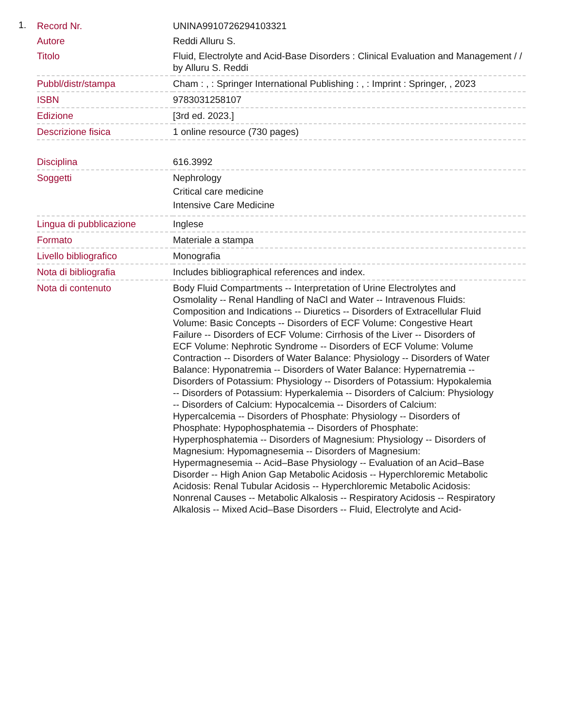1.
| Record Nr. | UNINA9910726294103321 |
| Autore | Reddi Alluru S. |
| Titolo | Fluid, Electrolyte and Acid-Base Disorders : Clinical Evaluation and Management / / by Alluru S. Reddi |
| Pubbl/distr/stampa | Cham : , : Springer International Publishing : , : Imprint : Springer, , 2023 |
| ISBN | 9783031258107 |
| Edizione | [3rd ed. 2023.] |
| Descrizione fisica | 1 online resource (730 pages) |
| Disciplina | 616.3992 |
| Soggetti | Nephrology Critical care medicine Intensive Care Medicine |
| Lingua di pubblicazione | Inglese |
| Formato | Materiale a stampa |
| Livello bibliografico | Monografia |
| Nota di bibliografia | Includes bibliographical references and index. |
| Nota di contenuto | Body Fluid Compartments -- Interpretation of Urine Electrolytes and Osmolality -- Renal Handling of NaCl and Water -- Intravenous Fluids: Composition and Indications -- Diuretics -- Disorders of Extracellular Fluid Volume: Basic Concepts -- Disorders of ECF Volume: Congestive Heart Failure -- Disorders of ECF Volume: Cirrhosis of the Liver -- Disorders of ECF Volume: Nephrotic Syndrome -- Disorders of ECF Volume: Volume Contraction -- Disorders of Water Balance: Physiology -- Disorders of Water Balance: Hyponatremia -- Disorders of Water Balance: Hypernatremia -- Disorders of Potassium: Physiology -- Disorders of Potassium: Hypokalemia -- Disorders of Potassium: Hyperkalemia -- Disorders of Calcium: Physiology -- Disorders of Calcium: Hypocalcemia -- Disorders of Calcium: Hypercalcemia -- Disorders of Phosphate: Physiology -- Disorders of Phosphate: Hypophosphatemia -- Disorders of Phosphate: Hyperphosphatemia -- Disorders of Magnesium: Physiology -- Disorders of Magnesium: Hypomagnesemia -- Disorders of Magnesium: Hypermagnesemia -- Acid–Base Physiology -- Evaluation of an Acid–Base Disorder -- High Anion Gap Metabolic Acidosis -- Hyperchloremic Metabolic Acidosis: Renal Tubular Acidosis -- Hyperchloremic Metabolic Acidosis: Nonrenal Causes -- Metabolic Alkalosis -- Respiratory Acidosis -- Respiratory Alkalosis -- Mixed Acid–Base Disorders -- Fluid, Electrolyte and Acid- |